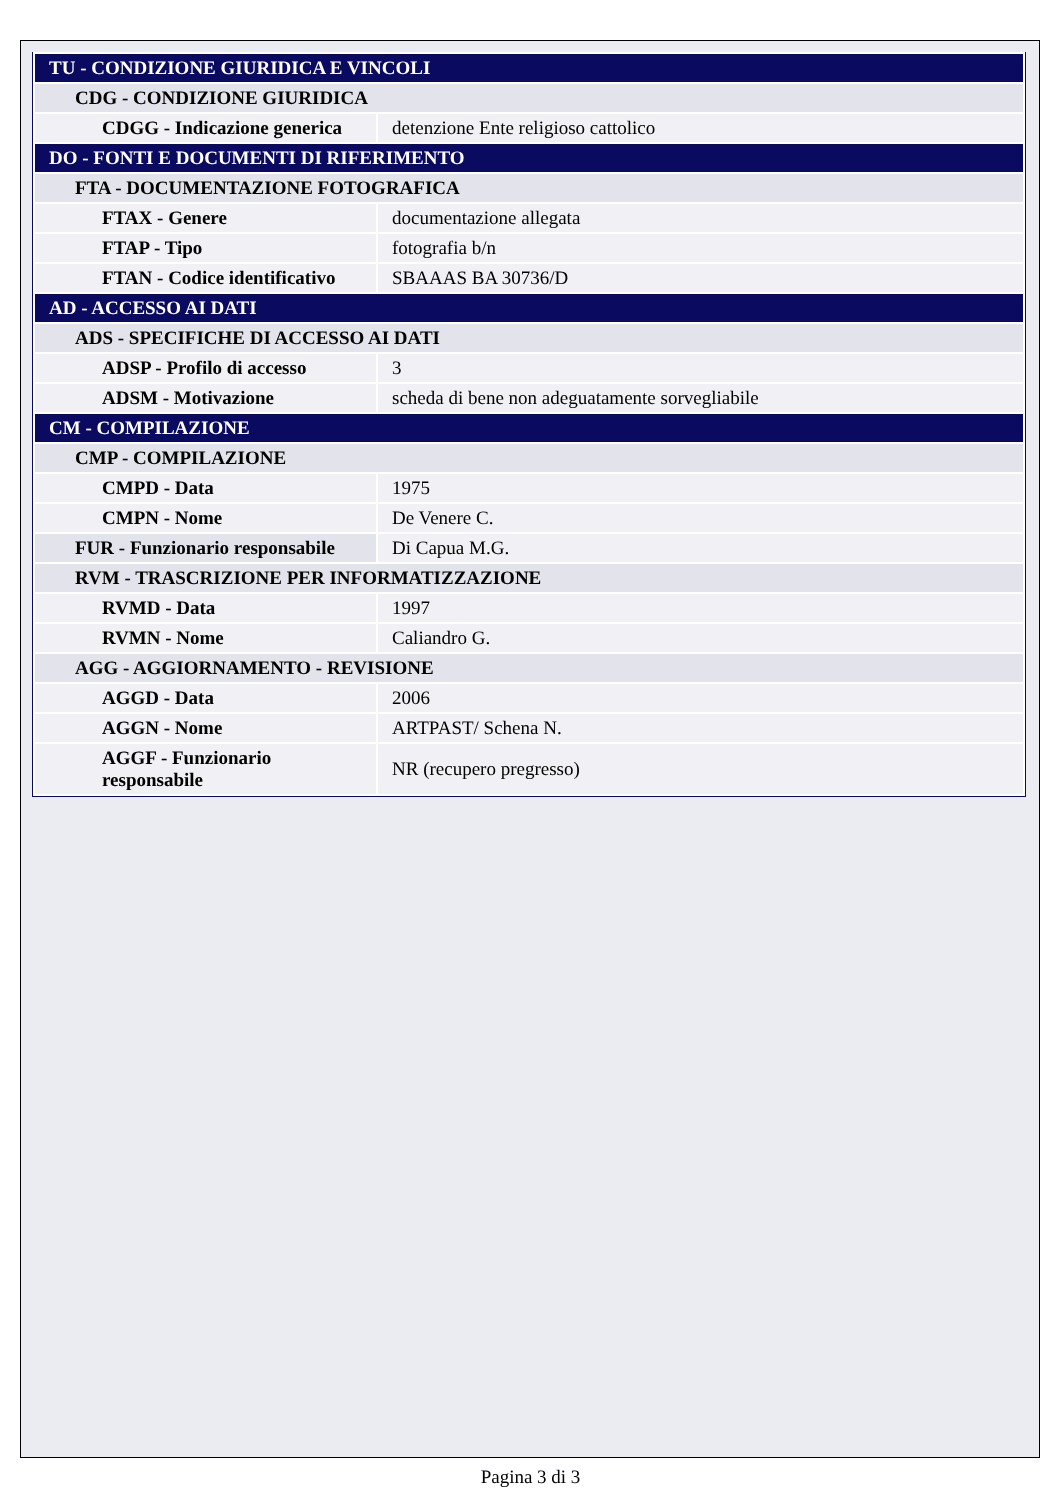| TU - CONDIZIONE GIURIDICA E VINCOLI | |
| CDG - CONDIZIONE GIURIDICA | |
| CDGG - Indicazione generica | detenzione Ente religioso cattolico |
| DO - FONTI E DOCUMENTI DI RIFERIMENTO | |
| FTA - DOCUMENTAZIONE FOTOGRAFICA | |
| FTAX - Genere | documentazione allegata |
| FTAP - Tipo | fotografia b/n |
| FTAN - Codice identificativo | SBAAAS BA 30736/D |
| AD - ACCESSO AI DATI | |
| ADS - SPECIFICHE DI ACCESSO AI DATI | |
| ADSP - Profilo di accesso | 3 |
| ADSM - Motivazione | scheda di bene non adeguatamente sorvegliabile |
| CM - COMPILAZIONE | |
| CMP - COMPILAZIONE | |
| CMPD - Data | 1975 |
| CMPN - Nome | De Venere C. |
| FUR - Funzionario responsabile | Di Capua M.G. |
| RVM - TRASCRIZIONE PER INFORMATIZZAZIONE | |
| RVMD - Data | 1997 |
| RVMN - Nome | Caliandro G. |
| AGG - AGGIORNAMENTO - REVISIONE | |
| AGGD - Data | 2006 |
| AGGN - Nome | ARTPAST/ Schena N. |
| AGGF - Funzionario responsabile | NR (recupero pregresso) |
Pagina 3 di 3